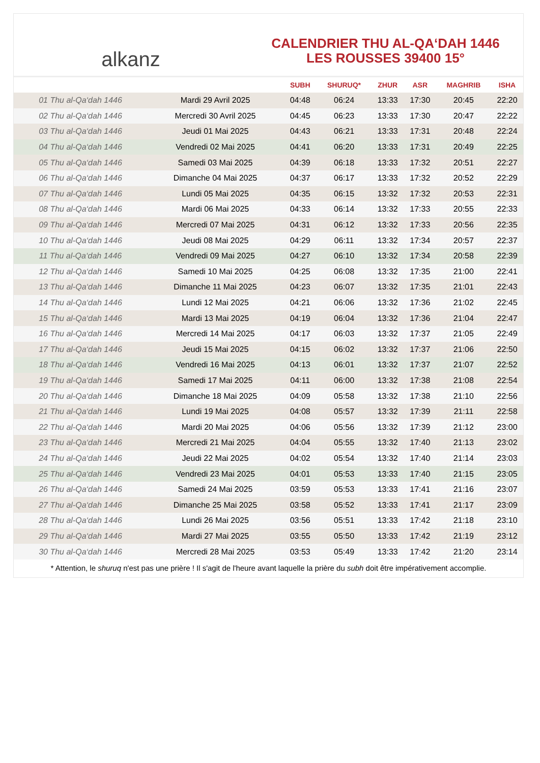alkanz
CALENDRIER THU AL-QA‘DAH 1446
LES ROUSSES 39400 15°
| | | SUBH | SHURUQ* | ZHUR | ASR | MAGHRIB | ISHA |
| --- | --- | --- | --- | --- | --- | --- | --- |
| 01 Thu al-Qa‘dah 1446 | Mardi 29 Avril 2025 | 04:48 | 06:24 | 13:33 | 17:30 | 20:45 | 22:20 |
| 02 Thu al-Qa‘dah 1446 | Mercredi 30 Avril 2025 | 04:45 | 06:23 | 13:33 | 17:30 | 20:47 | 22:22 |
| 03 Thu al-Qa‘dah 1446 | Jeudi 01 Mai 2025 | 04:43 | 06:21 | 13:33 | 17:31 | 20:48 | 22:24 |
| 04 Thu al-Qa‘dah 1446 | Vendredi 02 Mai 2025 | 04:41 | 06:20 | 13:33 | 17:31 | 20:49 | 22:25 |
| 05 Thu al-Qa‘dah 1446 | Samedi 03 Mai 2025 | 04:39 | 06:18 | 13:33 | 17:32 | 20:51 | 22:27 |
| 06 Thu al-Qa‘dah 1446 | Dimanche 04 Mai 2025 | 04:37 | 06:17 | 13:33 | 17:32 | 20:52 | 22:29 |
| 07 Thu al-Qa‘dah 1446 | Lundi 05 Mai 2025 | 04:35 | 06:15 | 13:32 | 17:32 | 20:53 | 22:31 |
| 08 Thu al-Qa‘dah 1446 | Mardi 06 Mai 2025 | 04:33 | 06:14 | 13:32 | 17:33 | 20:55 | 22:33 |
| 09 Thu al-Qa‘dah 1446 | Mercredi 07 Mai 2025 | 04:31 | 06:12 | 13:32 | 17:33 | 20:56 | 22:35 |
| 10 Thu al-Qa‘dah 1446 | Jeudi 08 Mai 2025 | 04:29 | 06:11 | 13:32 | 17:34 | 20:57 | 22:37 |
| 11 Thu al-Qa‘dah 1446 | Vendredi 09 Mai 2025 | 04:27 | 06:10 | 13:32 | 17:34 | 20:58 | 22:39 |
| 12 Thu al-Qa‘dah 1446 | Samedi 10 Mai 2025 | 04:25 | 06:08 | 13:32 | 17:35 | 21:00 | 22:41 |
| 13 Thu al-Qa‘dah 1446 | Dimanche 11 Mai 2025 | 04:23 | 06:07 | 13:32 | 17:35 | 21:01 | 22:43 |
| 14 Thu al-Qa‘dah 1446 | Lundi 12 Mai 2025 | 04:21 | 06:06 | 13:32 | 17:36 | 21:02 | 22:45 |
| 15 Thu al-Qa‘dah 1446 | Mardi 13 Mai 2025 | 04:19 | 06:04 | 13:32 | 17:36 | 21:04 | 22:47 |
| 16 Thu al-Qa‘dah 1446 | Mercredi 14 Mai 2025 | 04:17 | 06:03 | 13:32 | 17:37 | 21:05 | 22:49 |
| 17 Thu al-Qa‘dah 1446 | Jeudi 15 Mai 2025 | 04:15 | 06:02 | 13:32 | 17:37 | 21:06 | 22:50 |
| 18 Thu al-Qa‘dah 1446 | Vendredi 16 Mai 2025 | 04:13 | 06:01 | 13:32 | 17:37 | 21:07 | 22:52 |
| 19 Thu al-Qa‘dah 1446 | Samedi 17 Mai 2025 | 04:11 | 06:00 | 13:32 | 17:38 | 21:08 | 22:54 |
| 20 Thu al-Qa‘dah 1446 | Dimanche 18 Mai 2025 | 04:09 | 05:58 | 13:32 | 17:38 | 21:10 | 22:56 |
| 21 Thu al-Qa‘dah 1446 | Lundi 19 Mai 2025 | 04:08 | 05:57 | 13:32 | 17:39 | 21:11 | 22:58 |
| 22 Thu al-Qa‘dah 1446 | Mardi 20 Mai 2025 | 04:06 | 05:56 | 13:32 | 17:39 | 21:12 | 23:00 |
| 23 Thu al-Qa‘dah 1446 | Mercredi 21 Mai 2025 | 04:04 | 05:55 | 13:32 | 17:40 | 21:13 | 23:02 |
| 24 Thu al-Qa‘dah 1446 | Jeudi 22 Mai 2025 | 04:02 | 05:54 | 13:32 | 17:40 | 21:14 | 23:03 |
| 25 Thu al-Qa‘dah 1446 | Vendredi 23 Mai 2025 | 04:01 | 05:53 | 13:33 | 17:40 | 21:15 | 23:05 |
| 26 Thu al-Qa‘dah 1446 | Samedi 24 Mai 2025 | 03:59 | 05:53 | 13:33 | 17:41 | 21:16 | 23:07 |
| 27 Thu al-Qa‘dah 1446 | Dimanche 25 Mai 2025 | 03:58 | 05:52 | 13:33 | 17:41 | 21:17 | 23:09 |
| 28 Thu al-Qa‘dah 1446 | Lundi 26 Mai 2025 | 03:56 | 05:51 | 13:33 | 17:42 | 21:18 | 23:10 |
| 29 Thu al-Qa‘dah 1446 | Mardi 27 Mai 2025 | 03:55 | 05:50 | 13:33 | 17:42 | 21:19 | 23:12 |
| 30 Thu al-Qa‘dah 1446 | Mercredi 28 Mai 2025 | 03:53 | 05:49 | 13:33 | 17:42 | 21:20 | 23:14 |
* Attention, le shuruq n'est pas une prière ! Il s'agit de l'heure avant laquelle la prière du subh doit être impérativement accomplie.